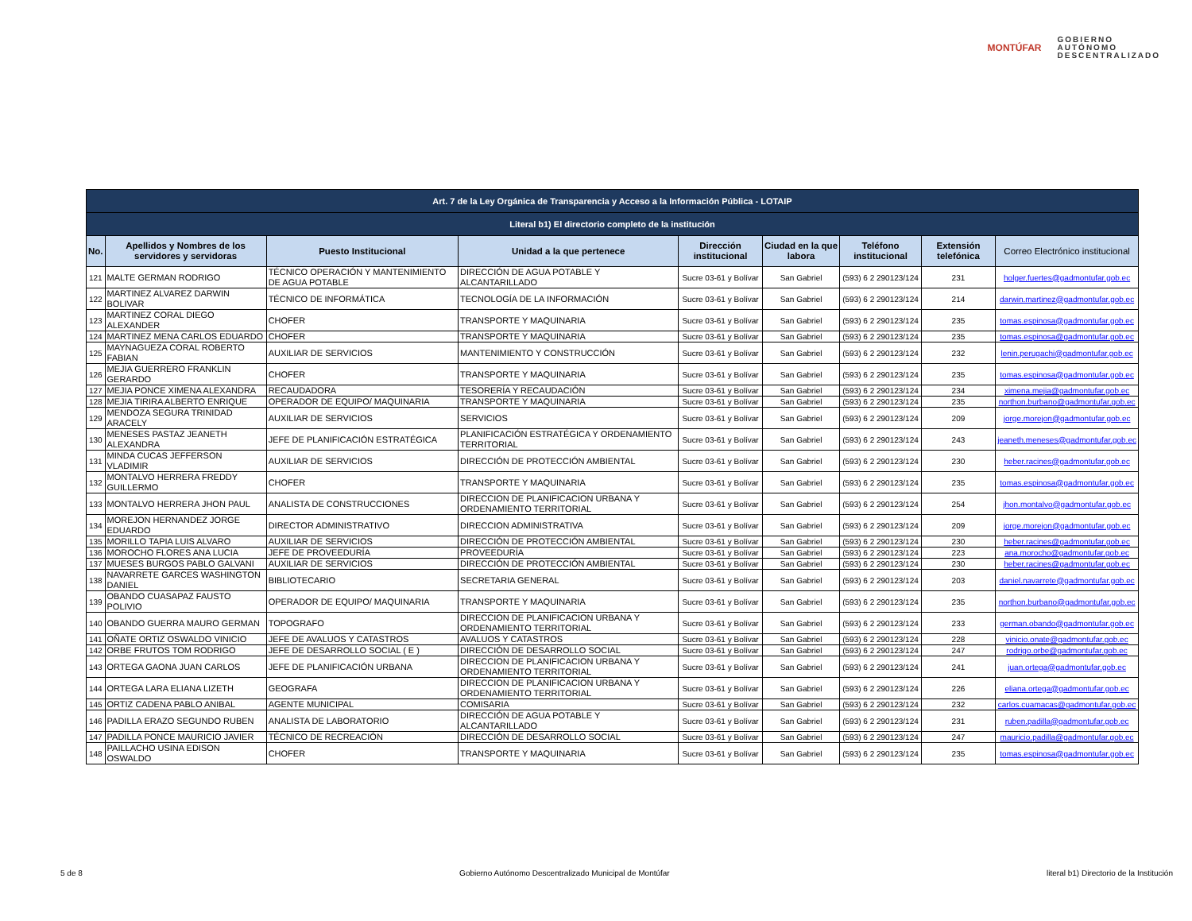MONTÚFAR
GOBIERNO
AUTÓNOMO
DESCENTRALIZADO
| Art. 7 de la Ley Orgánica de Transparencia y Acceso a la Información Pública - LOTAIP | | | | | | | | |
| --- | --- | --- | --- | --- | --- | --- | --- | --- |
| Literal b1) El directorio completo de la institución | | | | | | | | |
| No. | Apellidos y Nombres de los servidores y servidoras | Puesto Institucional | Unidad a la que pertenece | Dirección institucional | Ciudad en la que labora | Teléfono institucional | Extensión telefónica | Correo Electrónico institucional |
| 121 | MALTE GERMAN RODRIGO | TÉCNICO OPERACIÓN Y MANTENIMIENTO DE AGUA POTABLE | DIRECCIÓN DE AGUA POTABLE Y ALCANTARILLADO | Sucre 03-61 y Bolívar | San Gabriel | (593) 6 2 290123/124 | 231 | holger.fuertes@gadmontufar.gob.ec |
| 122 | MARTINEZ ALVAREZ DARWIN BOLIVAR | TÉCNICO DE INFORMÁTICA | TECNOLOGÍA DE LA INFORMACIÓN | Sucre 03-61 y Bolívar | San Gabriel | (593) 6 2 290123/124 | 214 | darwin.martinez@gadmontufar.gob.ec |
| 123 | MARTINEZ CORAL DIEGO ALEXANDER | CHOFER | TRANSPORTE Y MAQUINARIA | Sucre 03-61 y Bolívar | San Gabriel | (593) 6 2 290123/124 | 235 | tomas.espinosa@gadmontufar.gob.ec |
| 124 | MARTINEZ MENA CARLOS EDUARDO | CHOFER | TRANSPORTE Y MAQUINARIA | Sucre 03-61 y Bolívar | San Gabriel | (593) 6 2 290123/124 | 235 | tomas.espinosa@gadmontufar.gob.ec |
| 125 | MAYNAGUEZA CORAL ROBERTO FABIAN | AUXILIAR DE SERVICIOS | MANTENIMIENTO Y CONSTRUCCIÓN | Sucre 03-61 y Bolívar | San Gabriel | (593) 6 2 290123/124 | 232 | lenin.perugachi@gadmontufar.gob.ec |
| 126 | MEJIA GUERRERO FRANKLIN GERARDO | CHOFER | TRANSPORTE Y MAQUINARIA | Sucre 03-61 y Bolívar | San Gabriel | (593) 6 2 290123/124 | 235 | tomas.espinosa@gadmontufar.gob.ec |
| 127 | MEJIA PONCE XIMENA ALEXANDRA | RECAUDADORA | TESORERÍA Y RECAUDACIÓN | Sucre 03-61 y Bolívar | San Gabriel | (593) 6 2 290123/124 | 234 | ximena.mejia@gadmontufar.gob.ec |
| 128 | MEJIA TIRIRA ALBERTO ENRIQUE | OPERADOR DE EQUIPO/ MAQUINARIA | TRANSPORTE Y MAQUINARIA | Sucre 03-61 y Bolívar | San Gabriel | (593) 6 2 290123/124 | 235 | northon.burbano@gadmontufar.gob.ec |
| 129 | MENDOZA SEGURA TRINIDAD ARACELY | AUXILIAR DE SERVICIOS | SERVICIOS | Sucre 03-61 y Bolívar | San Gabriel | (593) 6 2 290123/124 | 209 | jorge.morejon@gadmontufar.gob.ec |
| 130 | MENESES PASTAZ JEANETH ALEXANDRA | JEFE DE PLANIFICACIÓN ESTRATÉGICA | PLANIFICACIÓN ESTRATÉGICA Y ORDENAMIENTO TERRITORIAL | Sucre 03-61 y Bolívar | San Gabriel | (593) 6 2 290123/124 | 243 | jeaneth.meneses@gadmontufar.gob.ec |
| 131 | MINDA CUCAS JEFFERSON VLADIMIR | AUXILIAR DE SERVICIOS | DIRECCIÓN DE PROTECCIÓN AMBIENTAL | Sucre 03-61 y Bolívar | San Gabriel | (593) 6 2 290123/124 | 230 | heber.racines@gadmontufar.gob.ec |
| 132 | MONTALVO HERRERA FREDDY GUILLERMO | CHOFER | TRANSPORTE Y MAQUINARIA | Sucre 03-61 y Bolívar | San Gabriel | (593) 6 2 290123/124 | 235 | tomas.espinosa@gadmontufar.gob.ec |
| 133 | MONTALVO HERRERA JHON PAUL | ANALISTA DE CONSTRUCCIONES | DIRECCION DE PLANIFICACION URBANA Y ORDENAMIENTO TERRITORIAL | Sucre 03-61 y Bolívar | San Gabriel | (593) 6 2 290123/124 | 254 | jhon.montalvo@gadmontufar.gob.ec |
| 134 | MOREJON HERNANDEZ JORGE EDUARDO | DIRECTOR ADMINISTRATIVO | DIRECCION ADMINISTRATIVA | Sucre 03-61 y Bolívar | San Gabriel | (593) 6 2 290123/124 | 209 | jorge.morejon@gadmontufar.gob.ec |
| 135 | MORILLO TAPIA LUIS ALVARO | AUXILIAR DE SERVICIOS | DIRECCIÓN DE PROTECCIÓN AMBIENTAL | Sucre 03-61 y Bolívar | San Gabriel | (593) 6 2 290123/124 | 230 | heber.racines@gadmontufar.gob.ec |
| 136 | MOROCHO FLORES ANA LUCIA | JEFE DE PROVEEDURÍA | PROVEEDURÍA | Sucre 03-61 y Bolívar | San Gabriel | (593) 6 2 290123/124 | 223 | ana.morocho@gadmontufar.gob.ec |
| 137 | MUESES BURGOS PABLO GALVANI | AUXILIAR DE SERVICIOS | DIRECCIÓN DE PROTECCIÓN AMBIENTAL | Sucre 03-61 y Bolívar | San Gabriel | (593) 6 2 290123/124 | 230 | heber.racines@gadmontufar.gob.ec |
| 138 | NAVARRETE GARCES WASHINGTON DANIEL | BIBLIOTECARIO | SECRETARIA GENERAL | Sucre 03-61 y Bolívar | San Gabriel | (593) 6 2 290123/124 | 203 | daniel.navarrete@gadmontufar.gob.ec |
| 139 | OBANDO CUASAPAZ FAUSTO POLIVIO | OPERADOR DE EQUIPO/ MAQUINARIA | TRANSPORTE Y MAQUINARIA | Sucre 03-61 y Bolívar | San Gabriel | (593) 6 2 290123/124 | 235 | northon.burbano@gadmontufar.gob.ec |
| 140 | OBANDO GUERRA MAURO GERMAN | TOPOGRAFO | DIRECCION DE PLANIFICACION URBANA Y ORDENAMIENTO TERRITORIAL | Sucre 03-61 y Bolívar | San Gabriel | (593) 6 2 290123/124 | 233 | german.obando@gadmontufar.gob.ec |
| 141 | OÑATE ORTIZ OSWALDO VINICIO | JEFE DE AVALUOS Y CATASTROS | AVALUOS Y CATASTROS | Sucre 03-61 y Bolívar | San Gabriel | (593) 6 2 290123/124 | 228 | vinicio.onate@gadmontufar.gob.ec |
| 142 | ORBE FRUTOS TOM RODRIGO | JEFE DE DESARROLLO SOCIAL ( E ) | DIRECCIÓN DE DESARROLLO SOCIAL | Sucre 03-61 y Bolívar | San Gabriel | (593) 6 2 290123/124 | 247 | rodrigo.orbe@gadmontufar.gob.ec |
| 143 | ORTEGA GAONA JUAN CARLOS | JEFE DE PLANIFICACIÓN URBANA | DIRECCION DE PLANIFICACION URBANA Y ORDENAMIENTO TERRITORIAL | Sucre 03-61 y Bolívar | San Gabriel | (593) 6 2 290123/124 | 241 | juan.ortega@gadmontufar.gob.ec |
| 144 | ORTEGA LARA ELIANA LIZETH | GEOGRAFA | DIRECCION DE PLANIFICACION URBANA Y ORDENAMIENTO TERRITORIAL | Sucre 03-61 y Bolívar | San Gabriel | (593) 6 2 290123/124 | 226 | eliana.ortega@gadmontufar.gob.ec |
| 145 | ORTIZ CADENA PABLO ANIBAL | AGENTE MUNICIPAL | COMISARIA | Sucre 03-61 y Bolívar | San Gabriel | (593) 6 2 290123/124 | 232 | carlos.cuamacas@gadmontufar.gob.ec |
| 146 | PADILLA ERAZO SEGUNDO RUBEN | ANALISTA DE LABORATORIO | DIRECCIÓN DE AGUA POTABLE Y ALCANTARILLADO | Sucre 03-61 y Bolívar | San Gabriel | (593) 6 2 290123/124 | 231 | ruben.padilla@gadmontufar.gob.ec |
| 147 | PADILLA PONCE MAURICIO JAVIER | TÉCNICO DE RECREACIÓN | DIRECCIÓN DE DESARROLLO SOCIAL | Sucre 03-61 y Bolívar | San Gabriel | (593) 6 2 290123/124 | 247 | mauricio.padilla@gadmontufar.gob.ec |
| 148 | PAILLACHO USINA EDISON OSWALDO | CHOFER | TRANSPORTE Y MAQUINARIA | Sucre 03-61 y Bolívar | San Gabriel | (593) 6 2 290123/124 | 235 | tomas.espinosa@gadmontufar.gob.ec |
5 de 8 Gobierno Autónomo Descentralizado Municipal de Montúfar literal b1) Directorio de la Institución